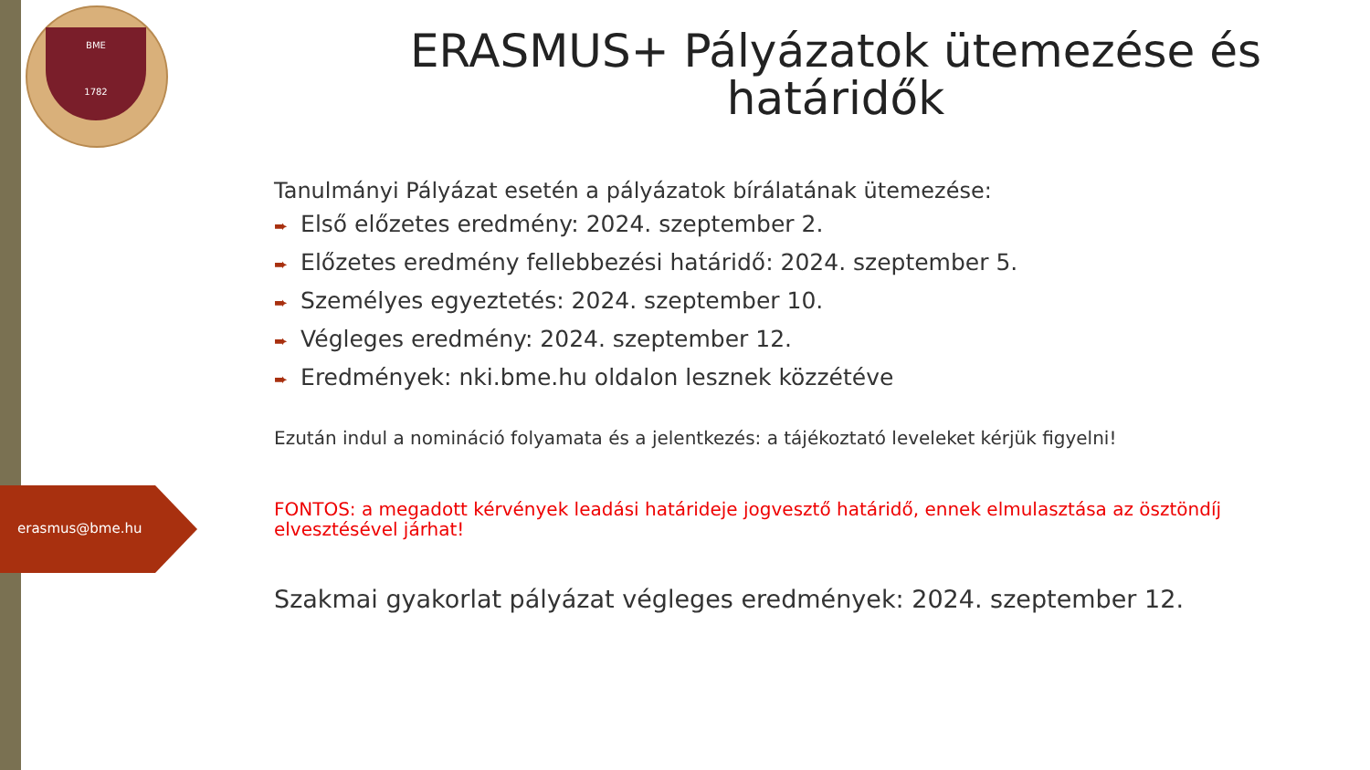BME
1782
erasmus@bme.hu
ERASMUS+ Pályázatok ütemezése és határidők
Tanulmányi Pályázat esetén a pályázatok bírálatának ütemezése:
➨ Első előzetes eredmény: 2024. szeptember 2.
➨ Előzetes eredmény fellebbezési határidő: 2024. szeptember 5.
➨ Személyes egyeztetés: 2024. szeptember 10.
➨ Végleges eredmény: 2024. szeptember 12.
➨ Eredmények: nki.bme.hu oldalon lesznek közzétéve
Ezután indul a nomináció folyamata és a jelentkezés: a tájékoztató leveleket kérjük figyelni!
FONTOS: a megadott kérvények leadási határideje jogvesztő határidő, ennek elmulasztása az ösztöndíj elvesztésével járhat!
Szakmai gyakorlat pályázat végleges eredmények: 2024. szeptember 12.